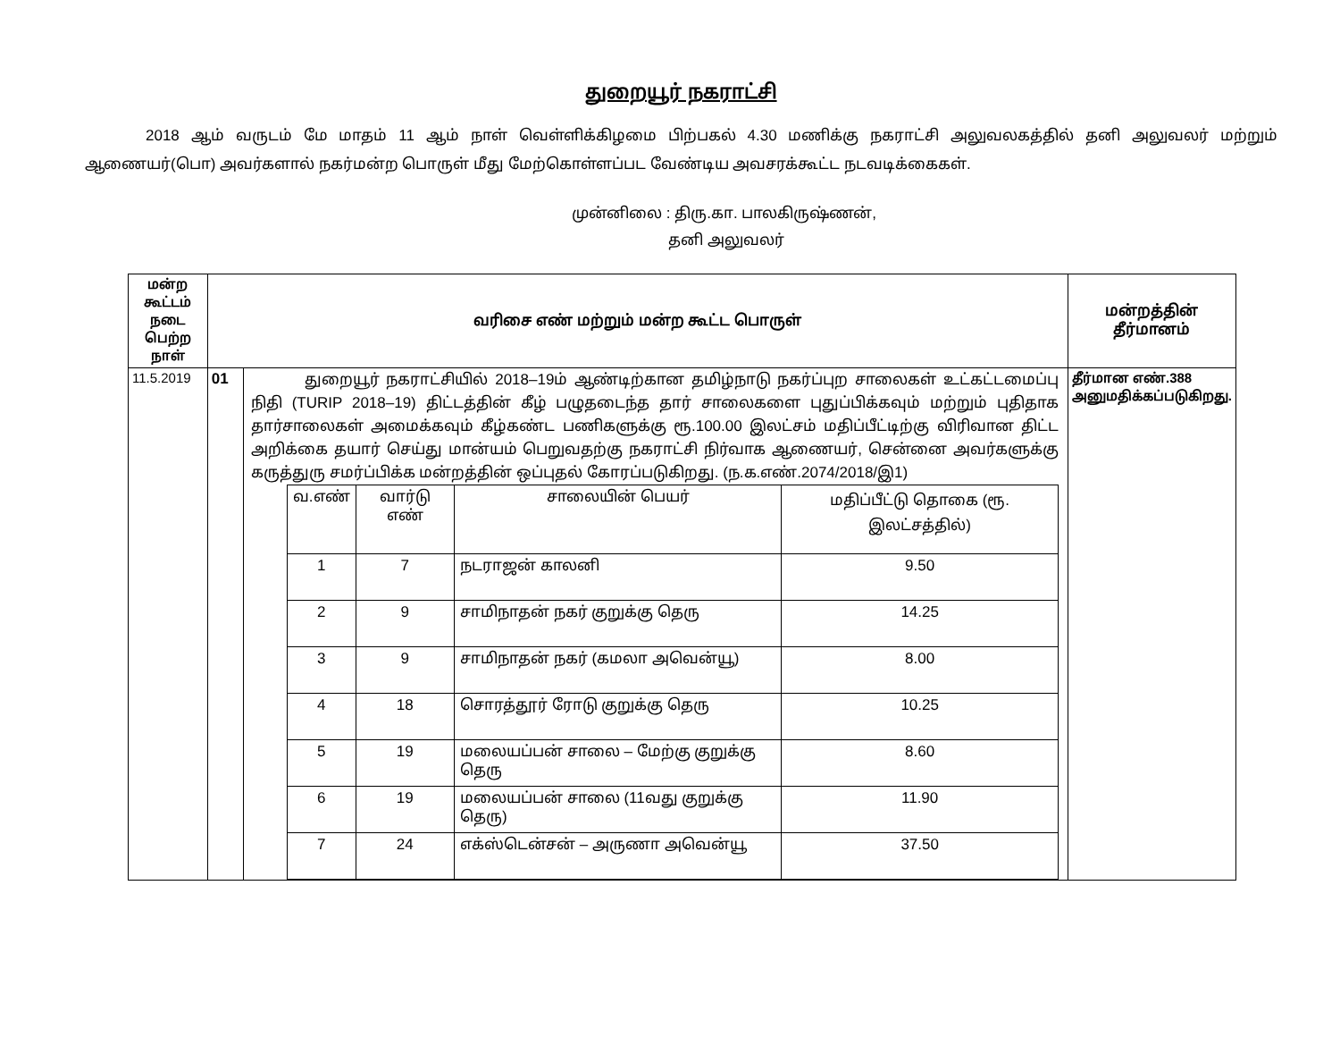துறையூர் நகராட்சி
2018 ஆம் வருடம் மே மாதம் 11 ஆம் நாள் வெள்ளிக்கிழமை பிற்பகல் 4.30 மணிக்கு நகராட்சி அலுவலகத்தில் தனி அலுவலர் மற்றும் ஆணையர்(பொ) அவர்களால் நகர்மன்ற பொருள் மீது மேற்கொள்ளப்பட வேண்டிய அவசரக்கூட்ட நடவடிக்கைகள்.
முன்னிலை : திரு.கா. பாலகிருஷ்ணன்,
தனி அலுவலர்
| மன்ற கூட்டம் நடை பெற்ற நாள் | வரிசை எண் மற்றும் மன்ற கூட்ட பொருள் | | மன்றத்தின் தீர்மானம் |
| 11.5.2019 | 01 | துறையூர் நகராட்சியில் 2018–19ம் ஆண்டிற்கான தமிழ்நாடு நகர்ப்புற சாலைகள் உட்கட்டமைப்பு நிதி (TURIP 2018–19) திட்டத்தின் கீழ் பழுதடைந்த தார் சாலைகளை புதுப்பிக்கவும் மற்றும் புதிதாக தார்சாலைகள் அமைக்கவும் கீழ்கண்ட பணிகளுக்கு ரூ.100.00 இலட்சம் மதிப்பீட்டிற்கு விரிவான திட்ட அறிக்கை தயார் செய்து மான்யம் பெறுவதற்கு நகராட்சி நிர்வாக ஆணையர், சென்னை அவர்களுக்கு கருத்துரு சமர்ப்பிக்க மன்றத்தின் ஒப்புதல் கோரப்படுகிறது. (ந.க.எண்.2074/2018/இ1) / வ.எண் / வார்டு எண் / சாலையின் பெயர் / மதிப்பீட்டு தொகை (ரூ. இலட்சத்தில்) / / 1 / 7 / நடராஜன் காலனி / 9.50 / / 2 / 9 / சாமிநாதன் நகர் குறுக்கு தெரு / 14.25 / / 3 / 9 / சாமிநாதன் நகர் (கமலா அவென்யூ) / 8.00 / / 4 / 18 / சொரத்தூர் ரோடு குறுக்கு தெரு / 10.25 / / 5 / 19 / மலையப்பன் சாலை – மேற்கு குறுக்கு தெரு / 8.60 / / 6 / 19 / மலையப்பன் சாலை (11வது குறுக்கு தெரு) / 11.90 / / 7 / 24 / எக்ஸ்டென்சன் – அருணா அவென்யூ / 37.50 / | தீர்மான எண்.388 அனுமதிக்கப்படுகிறது. |